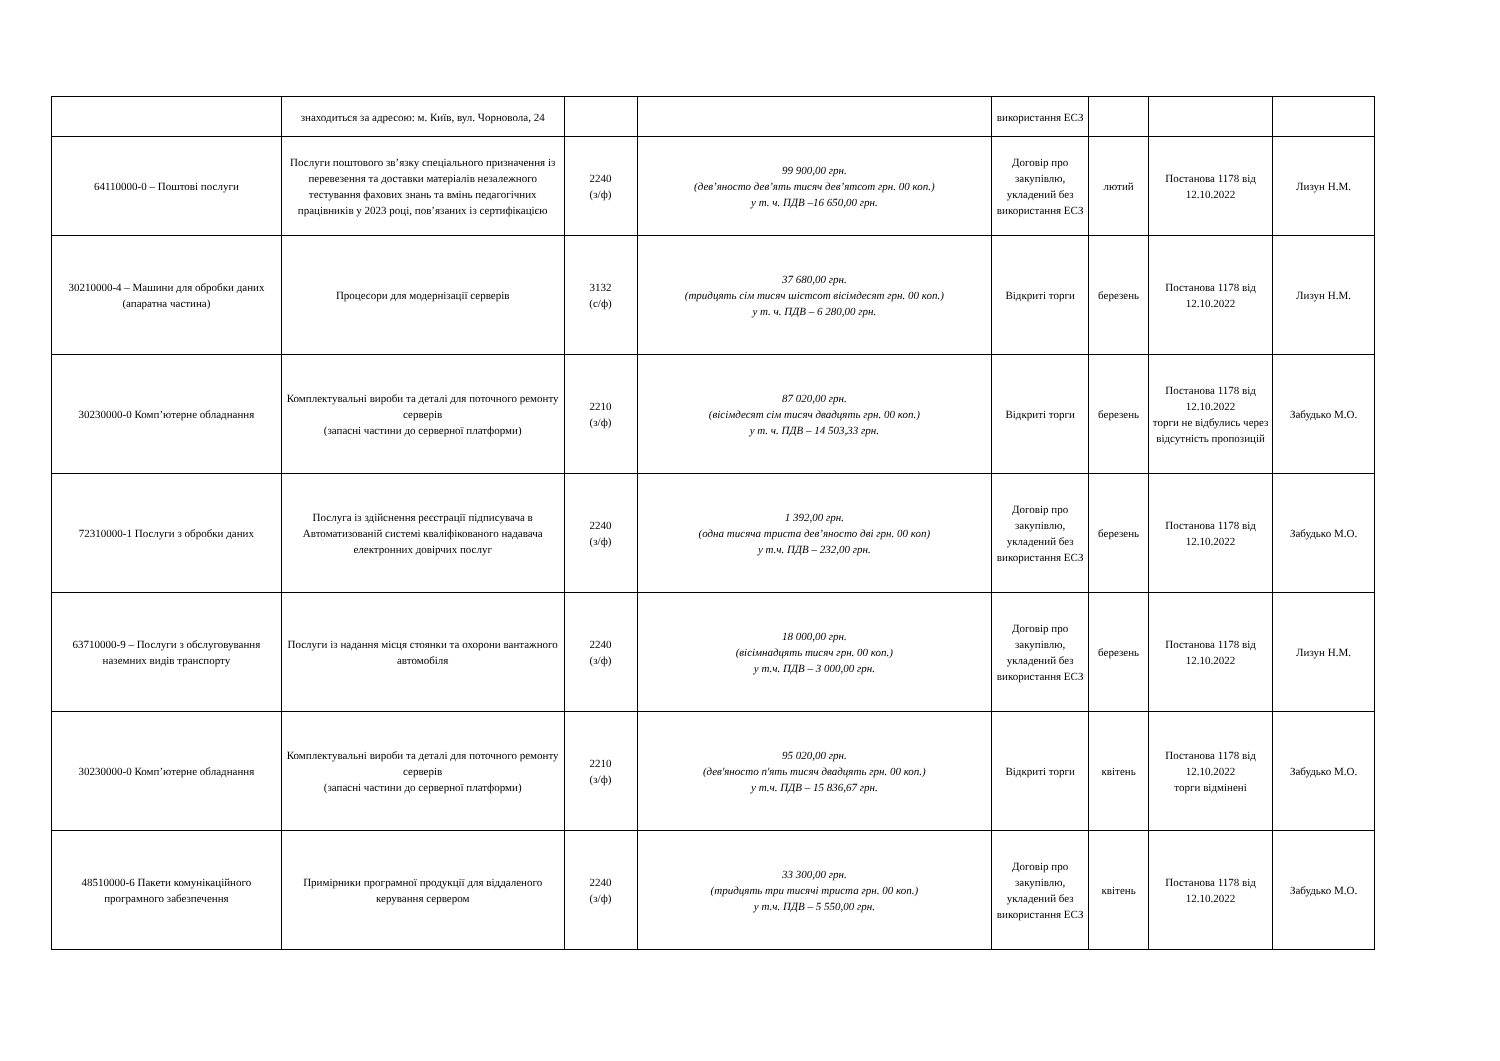| | знаходиться за адресою: м. Київ, вул. Чорновола, 24 | | | використання ЕСЗ | | | |
| 64110000-0 – Поштові послуги | Послуги поштового зв’язку спеціального призначення із перевезення та доставки матеріалів незалежного тестування фахових знань та вмінь педагогічних працівників у 2023 році, пов’язаних із сертифікацією | 2240 (з/ф) | 99 900,00 грн. (дев’яносто дев’ять тисяч дев’ятсот грн. 00 коп.) у т. ч. ПДВ –16 650,00 грн. | Договір про закупівлю, укладений без використання ЕСЗ | лютий | Постанова 1178 від 12.10.2022 | Лизун Н.М. |
| 30210000-4 – Машини для обробки даних (апаратна частина) | Процесори для модернізації серверів | 3132 (с/ф) | 37 680,00 грн. (тридцять сім тисяч шістсот вісімдесят грн. 00 коп.) у т. ч. ПДВ – 6 280,00 грн. | Відкриті торги | березень | Постанова 1178 від 12.10.2022 | Лизун Н.М. |
| 30230000-0 Комп’ютерне обладнання | Комплектувальні вироби та деталі для поточного ремонту серверів (запасні частини до серверної платформи) | 2210 (з/ф) | 87 020,00 грн. (вісімдесят сім тисяч двадцять грн. 00 коп.) у т. ч. ПДВ – 14 503,33 грн. | Відкриті торги | березень | Постанова 1178 від 12.10.2022 торги не відбулись через відсутність пропозицій | Забудько М.О. |
| 72310000-1 Послуги з обробки даних | Послуга із здійснення реєстрації підписувача в Автоматизованій системі кваліфікованого надавача електронних довірчих послуг | 2240 (з/ф) | 1 392,00 грн. (одна тисяча триста дев’яносто дві грн. 00 коп) у т.ч. ПДВ – 232,00 грн. | Договір про закупівлю, укладений без використання ЕСЗ | березень | Постанова 1178 від 12.10.2022 | Забудько М.О. |
| 63710000-9 – Послуги з обслуговування наземних видів транспорту | Послуги із надання місця стоянки та охорони вантажного автомобіля | 2240 (з/ф) | 18 000,00 грн. (вісімнадцять тисяч грн. 00 коп.) у т.ч. ПДВ – 3 000,00 грн. | Договір про закупівлю, укладений без використання ЕСЗ | березень | Постанова 1178 від 12.10.2022 | Лизун Н.М. |
| 30230000-0 Комп’ютерне обладнання | Комплектувальні вироби та деталі для поточного ремонту серверів (запасні частини до серверної платформи) | 2210 (з/ф) | 95 020,00 грн. (дев'яносто п'ять тисяч двадцять грн. 00 коп.) у т.ч. ПДВ – 15 836,67 грн. | Відкриті торги | квітень | Постанова 1178 від 12.10.2022 торги відмінені | Забудько М.О. |
| 48510000-6 Пакети комунікаційного програмного забезпечення | Примірники програмної продукції для віддаленого керування сервером | 2240 (з/ф) | 33 300,00 грн. (тридцять три тисячі триста грн. 00 коп.) у т.ч. ПДВ – 5 550,00 грн. | Договір про закупівлю, укладений без використання ЕСЗ | квітень | Постанова 1178 від 12.10.2022 | Забудько М.О. |